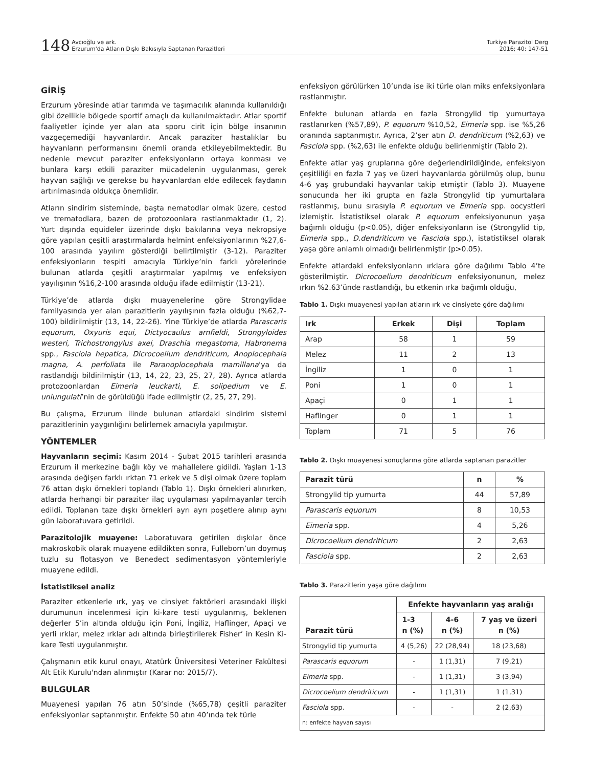148 Avcıoğlu ve ark.
Erzurum'da Atların Dışkı Bakısıyla Saptanan Parazitleri
Turkiye Parazitol Derg
2016; 40: 147-51
GİRİŞ
Erzurum yöresinde atlar tarımda ve taşımacılık alanında kullanıldığı gibi özellikle bölgede sportif amaçlı da kullanılmaktadır. Atlar sportif faaliyetler içinde yer alan ata sporu cirit için bölge insanının vazgeçemediği hayvanlardır. Ancak paraziter hastalıklar bu hayvanların performansını önemli oranda etkileyebilmektedir. Bu nedenle mevcut paraziter enfeksiyonların ortaya konması ve bunlara karşı etkili paraziter mücadelenin uygulanması, gerek hayvan sağlığı ve gerekse bu hayvanlardan elde edilecek faydanın artırılmasında oldukça önemlidir.
Atların sindirim sisteminde, başta nematodlar olmak üzere, cestod ve trematodlara, bazen de protozoonlara rastlanmaktadır (1, 2). Yurt dışında equideler üzerinde dışkı bakılarına veya nekropsiye göre yapılan çeşitli araştırmalarda helmint enfeksiyonlarının %27,6-100 arasında yayılım gösterdiği belirtilmiştir (3-12). Paraziter enfeksiyonların tespiti amacıyla Türkiye’nin farklı yörelerinde bulunan atlarda çeşitli araştırmalar yapılmış ve enfeksiyon yayılışının %16,2-100 arasında olduğu ifade edilmiştir (13-21).
Türkiye’de atlarda dışkı muayenelerine göre Strongylidae familyasında yer alan parazitlerin yayılışının fazla olduğu (%62,7-100) bildirilmiştir (13, 14, 22-26). Yine Türkiye’de atlarda Parascaris equorum, Oxyuris equi, Dictyocaulus arnfieldi, Strongyloides westeri, Trichostrongylus axei, Draschia megastoma, Habronema spp., Fasciola hepatica, Dicrocoelium dendriticum, Anoplocephala magna, A. perfoliata ile Paranoplocephala mamillana’ya da rastlandığı bildirilmiştir (13, 14, 22, 23, 25, 27, 28). Ayrıca atlarda protozoonlardan Eimeria leuckarti, E. solipedium ve E. uniungulati’nin de görüldüğü ifade edilmiştir (2, 25, 27, 29).
Bu çalışma, Erzurum ilinde bulunan atlardaki sindirim sistemi parazitlerinin yaygınlığını belirlemek amacıyla yapılmıştır.
YÖNTEMLER
Hayvanların seçimi: Kasım 2014 - Şubat 2015 tarihleri arasında Erzurum il merkezine bağlı köy ve mahallelere gidildi. Yaşları 1-13 arasında değişen farklı ırktan 71 erkek ve 5 dişi olmak üzere toplam 76 attan dışkı örnekleri toplandı (Tablo 1). Dışkı örnekleri alınırken, atlarda herhangi bir paraziter ilaç uygulaması yapılmayanlar tercih edildi. Toplanan taze dışkı örnekleri ayrı ayrı poşetlere alınıp aynı gün laboratuvara getirildi.
Parazitolojik muayene: Laboratuvara getirilen dışkılar önce makroskobik olarak muayene edildikten sonra, Fulleborn’un doymuş tuzlu su flotasyon ve Benedect sedimentasyon yöntemleriyle muayene edildi.
İstatistiksel analiz
Paraziter etkenlerle ırk, yaş ve cinsiyet faktörleri arasındaki ilişki durumunun incelenmesi için ki-kare testi uygulanmış, beklenen değerler 5’in altında olduğu için Poni, İngiliz, Haflinger, Apaçi ve yerli ırklar, melez ırklar adı altında birleştirilerek Fisher’ in Kesin Ki-kare Testi uygulanmıştır.
Çalışmanın etik kurul onayı, Atatürk Üniversitesi Veteriner Fakültesi Alt Etik Kurulu'ndan alınmıştır (Karar no: 2015/7).
BULGULAR
Muayenesi yapılan 76 atın 50’sinde (%65,78) çeşitli paraziter enfeksiyonlar saptanmıştır. Enfekte 50 atın 40’ında tek türle
enfeksiyon görülürken 10’unda ise iki türle olan miks enfeksiyonlara rastlanmıştır.
Enfekte bulunan atlarda en fazla Strongylid tip yumurtaya rastlanırken (%57,89), P. equorum %10,52, Eimeria spp. ise %5,26 oranında saptanmıştır. Ayrıca, 2’şer atın D. dendriticum (%2,63) ve Fasciola spp. (%2,63) ile enfekte olduğu belirlenmiştir (Tablo 2).
Enfekte atlar yaş gruplarına göre değerlendirildiğinde, enfeksiyon çeşitliliği en fazla 7 yaş ve üzeri hayvanlarda görülmüş olup, bunu 4-6 yaş grubundaki hayvanlar takip etmiştir (Tablo 3). Muayene sonucunda her iki grupta en fazla Strongylid tip yumurtalara rastlanmış, bunu sırasıyla P. equorum ve Eimeria spp. oocystleri izlemiştir. İstatistiksel olarak P. equorum enfeksiyonunun yaşa bağımlı olduğu (p<0.05), diğer enfeksiyonların ise (Strongylid tip, Eimeria spp., D.dendriticum ve Fasciola spp.), istatistiksel olarak yaşa göre anlamlı olmadığı belirlenmiştir (p>0.05).
Enfekte atlardaki enfeksiyonların ırklara göre dağılımı Tablo 4’te gösterilmiştir. Dicrocoelium dendriticum enfeksiyonunun, melez ırkın %2.63’ünde rastlandığı, bu etkenin ırka bağımlı olduğu,
Tablo 1. Dışkı muayenesi yapılan atların ırk ve cinsiyete göre dağılımı
| Irk | Erkek | Dişi | Toplam |
| --- | --- | --- | --- |
| Arap | 58 | 1 | 59 |
| Melez | 11 | 2 | 13 |
| İngiliz | 1 | 0 | 1 |
| Poni | 1 | 0 | 1 |
| Apaçi | 0 | 1 | 1 |
| Haflinger | 0 | 1 | 1 |
| Toplam | 71 | 5 | 76 |
Tablo 2. Dışkı muayenesi sonuçlarına göre atlarda saptanan parazitler
| Parazit türü | n | % |
| --- | --- | --- |
| Strongylid tip yumurta | 44 | 57,89 |
| Parascaris equorum | 8 | 10,53 |
| Eimeria spp. | 4 | 5,26 |
| Dicrocoelium dendriticum | 2 | 2,63 |
| Fasciola spp. | 2 | 2,63 |
Tablo 3. Parazitlerin yaşa göre dağılımı
| Parazit türü | Enfekte hayvanların yaş aralığı | | |
| --- | --- | --- | --- |
| | 1-3 n (%) | 4-6 n (%) | 7 yaş ve üzeri n (%) |
| Strongylid tip yumurta | 4 (5,26) | 22 (28,94) | 18 (23,68) |
| Parascaris equorum | - | 1 (1,31) | 7 (9,21) |
| Eimeria spp. | - | 1 (1,31) | 3 (3,94) |
| Dicrocoelium dendriticum | - | 1 (1,31) | 1 (1,31) |
| Fasciola spp. | - | - | 2 (2,63) |
| n: enfekte hayvan sayısı | | | |